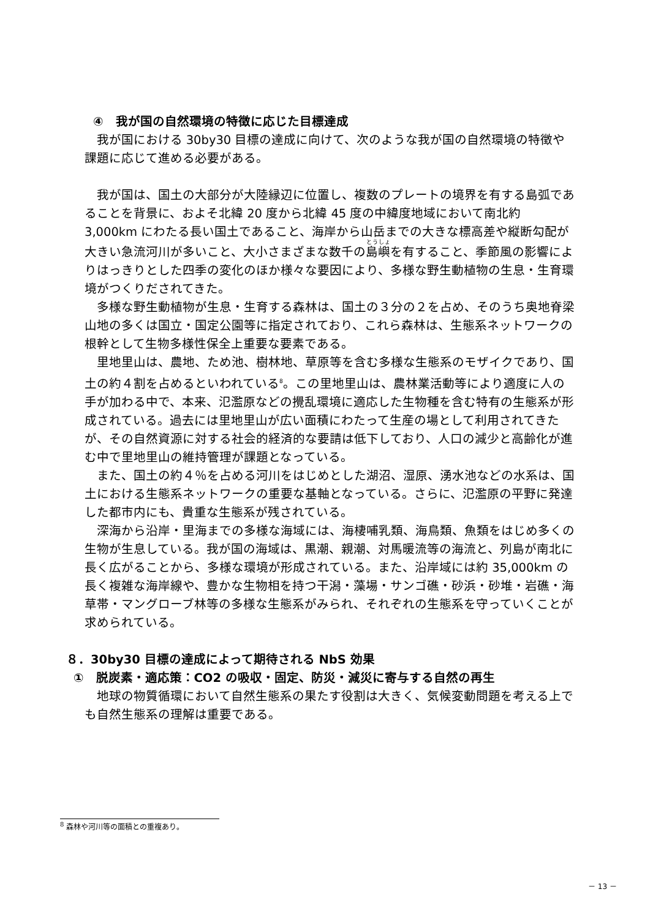④　我が国の自然環境の特徴に応じた目標達成
我が国における 30by30 目標の達成に向けて、次のような我が国の自然環境の特徴や課題に応じて進める必要がある。
我が国は、国土の大部分が大陸縁辺に位置し、複数のプレートの境界を有する島弧であることを背景に、およそ北緯 20 度から北緯 45 度の中緯度地域において南北約 3,000km にわたる長い国土であること、海岸から山岳までの大きな標高差や縦断勾配が大きい急流河川が多いこと、大小さまざまな数千の島嶼を有すること、季節風の影響によりはっきりとした四季の変化のほか様々な要因により、多様な野生動植物の生息・生育環境がつくりだされてきた。
多様な野生動植物が生息・生育する森林は、国土の３分の２を占め、そのうち奥地脊梁山地の多くは国立・国定公園等に指定されており、これら森林は、生態系ネットワークの根幹として生物多様性保全上重要な要素である。
里地里山は、農地、ため池、樹林地、草原等を含む多様な生態系のモザイクであり、国土の約４割を占めるといわれている<sup>8</sup>。この里地里山は、農林業活動等により適度に人の手が加わる中で、本来、氾濫原などの攪乱環境に適応した生物種を含む特有の生態系が形成されている。過去には里地里山が広い面積にわたって生産の場として利用されてきたが、その自然資源に対する社会的経済的な要請は低下しており、人口の減少と高齢化が進む中で里地里山の維持管理が課題となっている。
また、国土の約４％を占める河川をはじめとした湖沼、湿原、湧水池などの水系は、国土における生態系ネットワークの重要な基軸となっている。さらに、氾濫原の平野に発達した都市内にも、貴重な生態系が残されている。
深海から沿岸・里海までの多様な海域には、海棲哺乳類、海鳥類、魚類をはじめ多くの生物が生息している。我が国の海域は、黒潮、親潮、対馬暖流等の海流と、列島が南北に長く広がることから、多様な環境が形成されている。また、沿岸域には約 35,000km の長く複雑な海岸線や、豊かな生物相を持つ干潟・藻場・サンゴ礁・砂浜・砂堆・岩礁・海草帯・マングローブ林等の多様な生態系がみられ、それぞれの生態系を守っていくことが求められている。
８．30by30 目標の達成によって期待される NbS 効果
①　脱炭素・適応策：CO2 の吸収・固定、防災・減災に寄与する自然の再生
地球の物質循環において自然生態系の果たす役割は大きく、気候変動問題を考える上でも自然生態系の理解は重要である。
<sup>8</sup> 森林や河川等の面積との重複あり。
－ 13 －